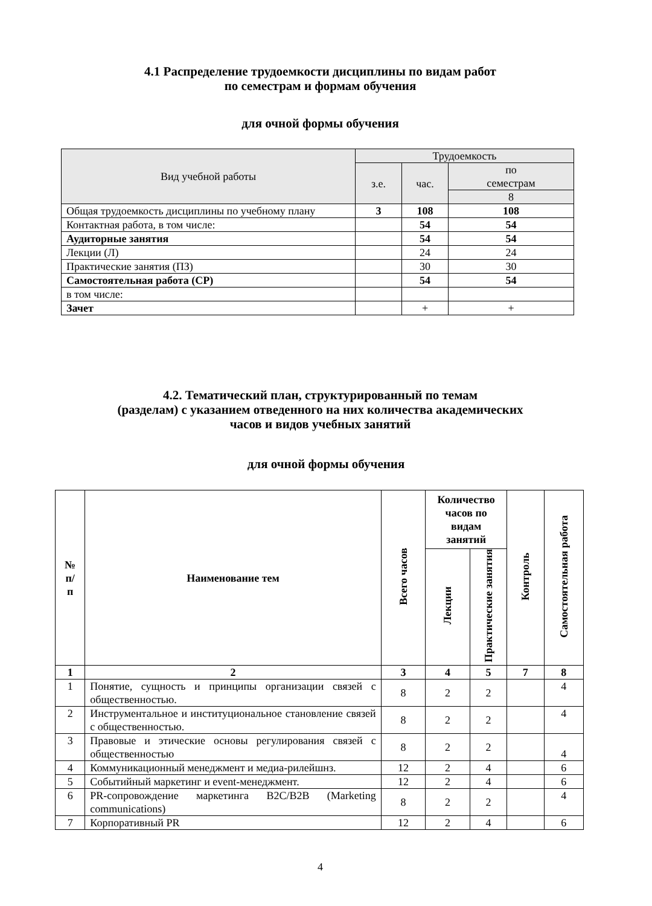4.1 Распределение трудоемкости дисциплины по видам работ
по семестрам и формам обучения
для очной формы обучения
| Вид учебной работы | Трудоемкость | | |
| --- | --- | --- | --- |
| | з.е. | час. | по семестрам |
| | | | 8 |
| Общая трудоемкость дисциплины по учебному плану | 3 | 108 | 108 |
| Контактная работа, в том числе: | | 54 | 54 |
| Аудиторные занятия | | 54 | 54 |
| Лекции (Л) | | 24 | 24 |
| Практические занятия (ПЗ) | | 30 | 30 |
| Самостоятельная работа (СР) | | 54 | 54 |
| в том числе: | | | |
| Зачет | | + | + |
4.2. Тематический план, структурированный по темам
(разделам) с указанием отведенного на них количества академических
часов и видов учебных занятий
для очной формы обучения
| № п/ п | Наименование тем | Всего часов | Количество часов по видам занятий | | Контроль | Самостоятельная работа |
| --- | --- | --- | --- | --- | --- | --- |
| | | | Лекции | Практические занятия | | |
| 1 | 2 | 3 | 4 | 5 | 7 | 8 |
| 1 | Понятие, сущность и принципы организации связей с общественностью. | 8 | 2 | 2 | | 4 |
| 2 | Инструментальное и институциональное становление связей с общественностью. | 8 | 2 | 2 | | 4 |
| 3 | Правовые и этические основы регулирования связей с общественностью | 8 | 2 | 2 | | 4 |
| 4 | Коммуникационный менеджмент и медиа-рилейшнз. | 12 | 2 | 4 | | 6 |
| 5 | Событийный маркетинг и event-менеджмент. | 12 | 2 | 4 | | 6 |
| 6 | PR-сопровождение маркетинга B2C/B2B (Marketing communications) | 8 | 2 | 2 | | 4 |
| 7 | Корпоративный PR | 12 | 2 | 4 | | 6 |
4